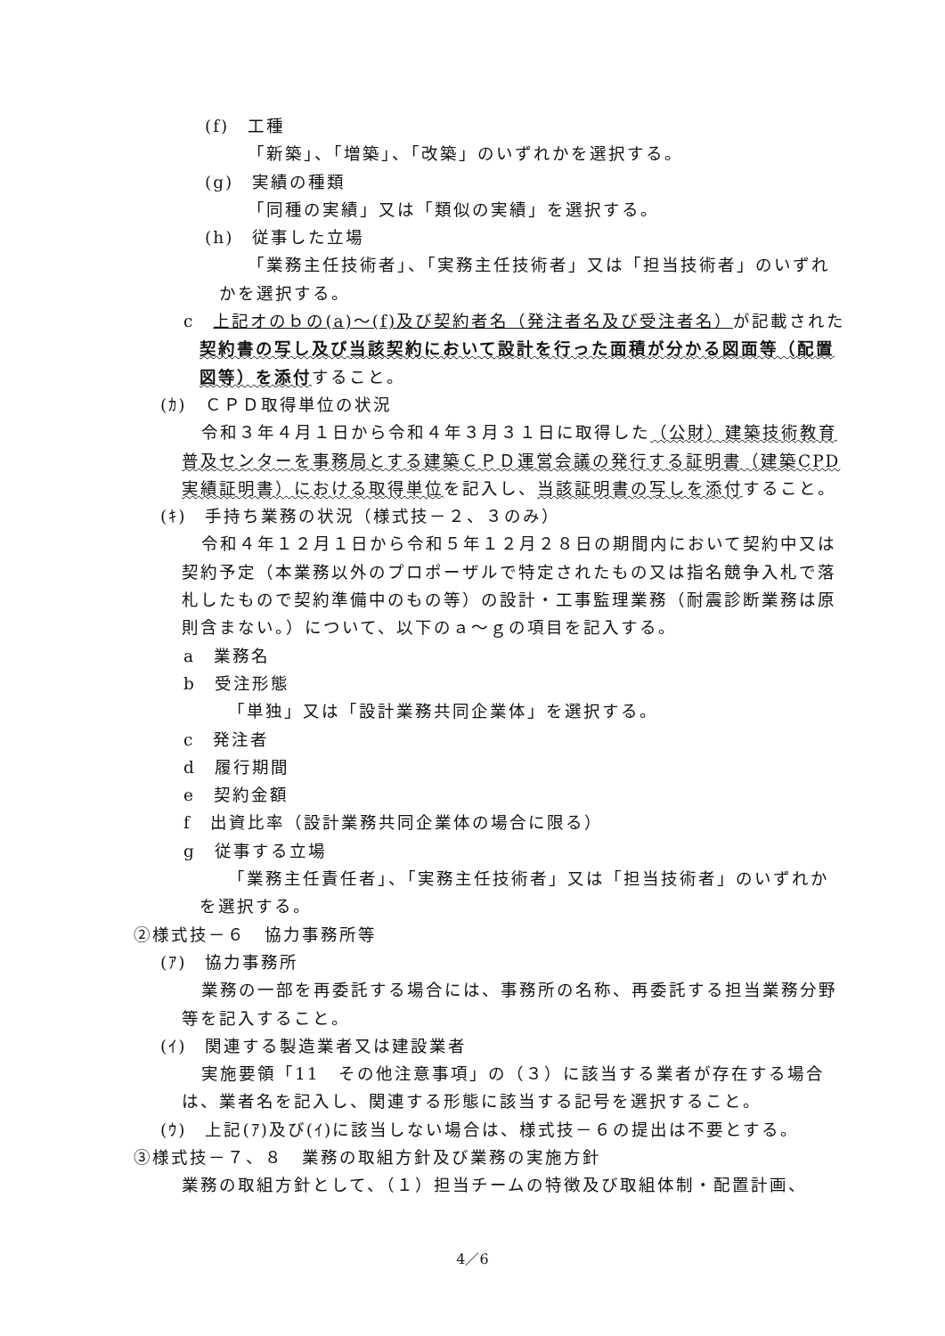(f)　工種
「新築」、「増築」、「改築」のいずれかを選択する。
(g)　実績の種類
「同種の実績」又は「類似の実績」を選択する。
(h)　従事した立場
「業務主任技術者」、「実務主任技術者」又は「担当技術者」のいずれかを選択する。
c　上記オのｂの(a)～(f)及び契約者名（発注者名及び受注者名）が記載された契約書の写し及び当該契約において設計を行った面積が分かる図面等（配置図等）を添付すること。
(ｶ)　ＣＰＤ取得単位の状況
令和３年４月１日から令和４年３月３１日に取得した（公財）建築技術教育普及センターを事務局とする建築ＣＰＤ運営会議の発行する証明書（建築CPD実績証明書）における取得単位を記入し、当該証明書の写しを添付すること。
(ｷ)　手持ち業務の状況（様式技－２、３のみ）
令和４年１２月１日から令和５年１２月２８日の期間内において契約中又は契約予定（本業務以外のプロポーザルで特定されたもの又は指名競争入札で落札したもので契約準備中のもの等）の設計・工事監理業務（耐震診断業務は原則含まない。）について、以下のａ～ｇの項目を記入する。
a　業務名
b　受注形態
「単独」又は「設計業務共同企業体」を選択する。
c　発注者
d　履行期間
e　契約金額
f　出資比率（設計業務共同企業体の場合に限る）
g　従事する立場
「業務主任責任者」、「実務主任技術者」又は「担当技術者」のいずれかを選択する。
②様式技－６　協力事務所等
(ｱ)　協力事務所
業務の一部を再委託する場合には、事務所の名称、再委託する担当業務分野等を記入すること。
(ｲ)　関連する製造業者又は建設業者
実施要領「11　その他注意事項」の（３）に該当する業者が存在する場合は、業者名を記入し、関連する形態に該当する記号を選択すること。
(ｳ)　上記(ｱ)及び(ｲ)に該当しない場合は、様式技－６の提出は不要とする。
③様式技－７、８　業務の取組方針及び業務の実施方針
業務の取組方針として、（１）担当チームの特徴及び取組体制・配置計画、
4／6